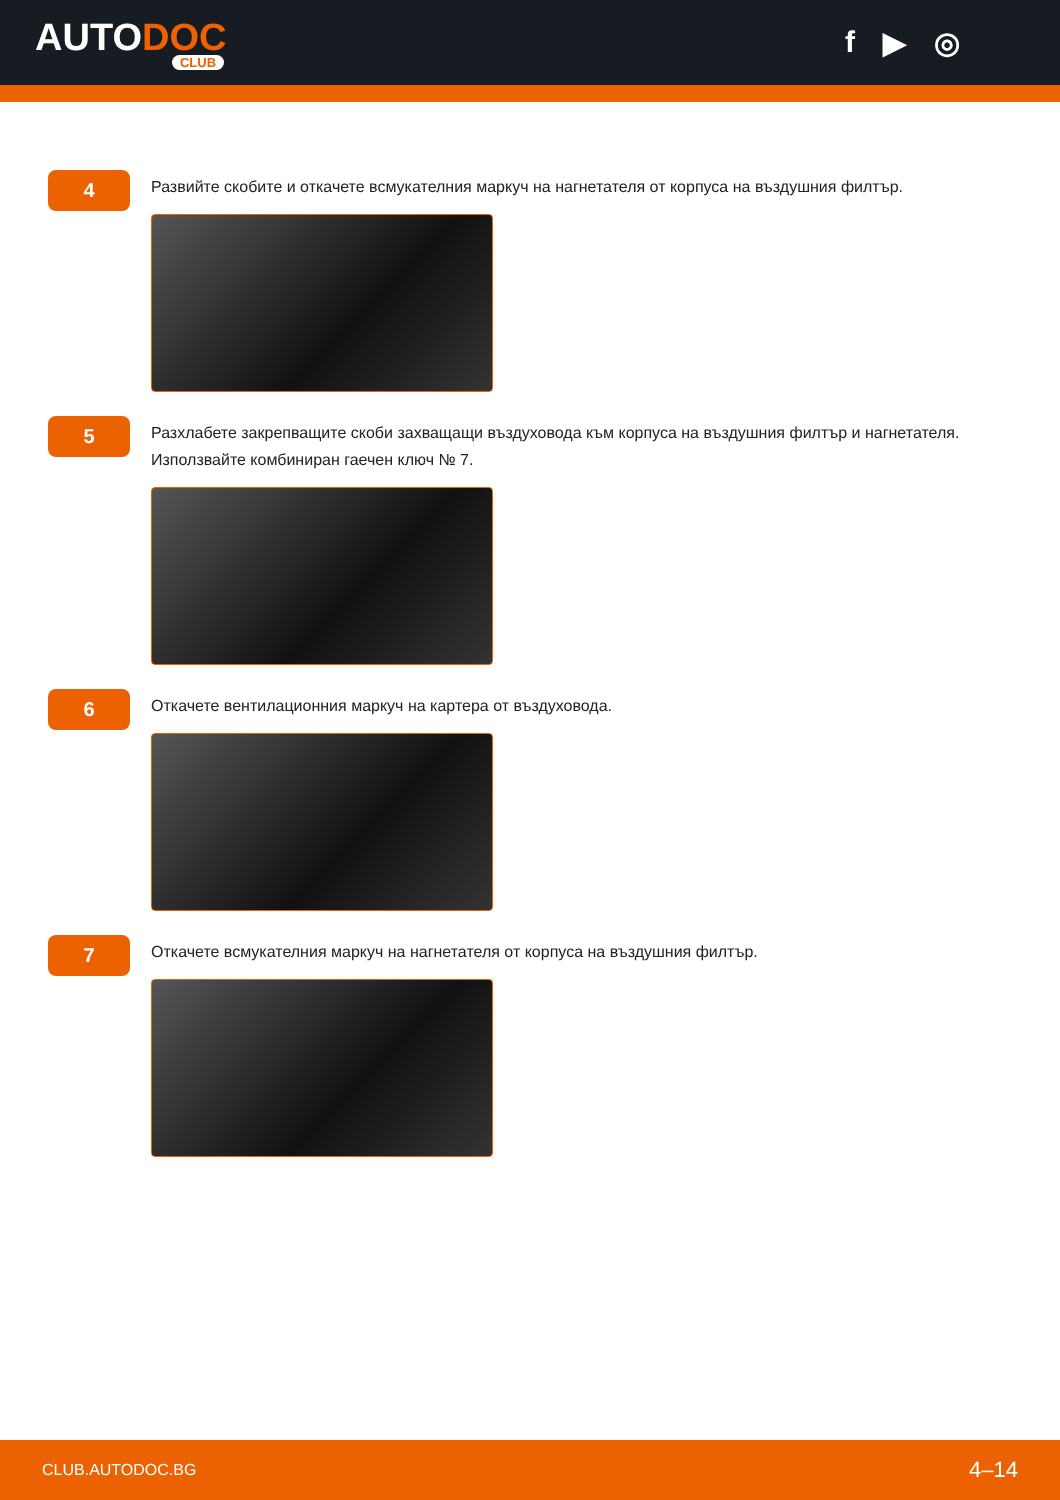AUTODOC
CLUB
f ▶ ◎
4
Развийте скобите и откачете всмукателния маркуч на нагнетателя от корпуса на въздушния филтър.
5
Разхлабете закрепващите скоби захващащи въздуховода към корпуса на въздушния филтър и нагнетателя. Използвайте комбиниран гаечен ключ № 7.
6
Откачете вентилационния маркуч на картера от въздуховода.
7
Откачете всмукателния маркуч на нагнетателя от корпуса на въздушния филтър.
CLUB.AUTODOC.BG 4–14